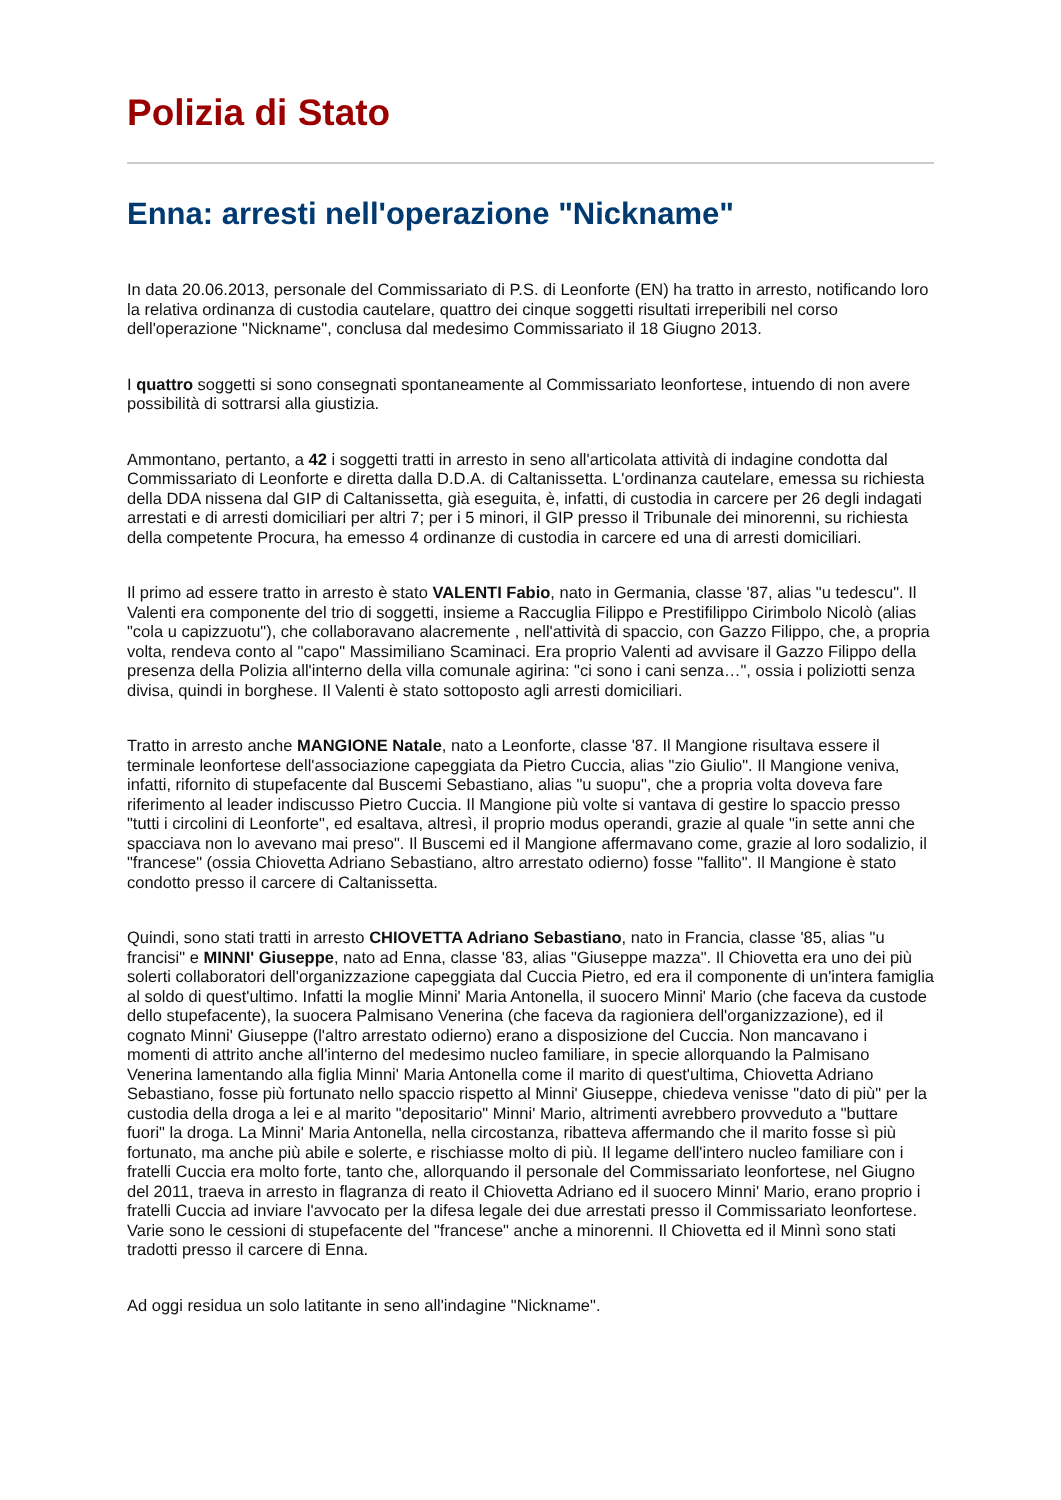Polizia di Stato
Enna: arresti nell'operazione "Nickname"
In data 20.06.2013, personale del Commissariato di P.S. di Leonforte (EN) ha tratto in arresto, notificando loro la relativa ordinanza di custodia cautelare, quattro dei cinque soggetti risultati irreperibili nel corso dell'operazione "Nickname", conclusa dal medesimo Commissariato il 18 Giugno 2013.
I quattro soggetti si sono consegnati spontaneamente al Commissariato leonfortese, intuendo di non avere possibilità di sottrarsi alla giustizia.
Ammontano, pertanto, a 42 i soggetti tratti in arresto in seno all'articolata attività di indagine condotta dal Commissariato di Leonforte e diretta dalla D.D.A. di Caltanissetta. L'ordinanza cautelare, emessa su richiesta della DDA nissena dal GIP di Caltanissetta, già eseguita, è, infatti, di custodia in carcere per 26 degli indagati arrestati e di arresti domiciliari per altri 7; per i 5 minori, il GIP presso il Tribunale dei minorenni, su richiesta della competente Procura, ha emesso 4 ordinanze di custodia in carcere ed una di arresti domiciliari.
Il primo ad essere tratto in arresto è stato VALENTI Fabio, nato in Germania, classe '87, alias "u tedescu". Il Valenti era componente del trio di soggetti, insieme a Raccuglia Filippo e Prestifilippo Cirimbolo Nicolò (alias "cola u capizzuotu"), che collaboravano alacremente , nell'attività di spaccio, con Gazzo Filippo, che, a propria volta, rendeva conto al "capo" Massimiliano Scaminaci. Era proprio Valenti ad avvisare il Gazzo Filippo della presenza della Polizia all'interno della villa comunale agirina: "ci sono i cani senza…", ossia i poliziotti senza divisa, quindi in borghese. Il Valenti è stato sottoposto agli arresti domiciliari.
Tratto in arresto anche MANGIONE Natale, nato a Leonforte, classe '87. Il Mangione risultava essere il terminale leonfortese dell'associazione capeggiata da Pietro Cuccia, alias "zio Giulio". Il Mangione veniva, infatti, rifornito di stupefacente dal Buscemi Sebastiano, alias "u suopu", che a propria volta doveva fare riferimento al leader indiscusso Pietro Cuccia. Il Mangione più volte si vantava di gestire lo spaccio presso "tutti i circolini di Leonforte", ed esaltava, altresì, il proprio modus operandi, grazie al quale "in sette anni che spacciava non lo avevano mai preso". Il Buscemi ed il Mangione affermavano come, grazie al loro sodalizio, il "francese" (ossia Chiovetta Adriano Sebastiano, altro arrestato odierno) fosse "fallito". Il Mangione è stato condotto presso il carcere di Caltanissetta.
Quindi, sono stati tratti in arresto CHIOVETTA Adriano Sebastiano, nato in Francia, classe '85, alias "u francisi" e MINNI' Giuseppe, nato ad Enna, classe '83, alias "Giuseppe mazza". Il Chiovetta era uno dei più solerti collaboratori dell'organizzazione capeggiata dal Cuccia Pietro, ed era il componente di un'intera famiglia al soldo di quest'ultimo. Infatti la moglie Minni' Maria Antonella, il suocero Minni' Mario (che faceva da custode dello stupefacente), la suocera Palmisano Venerina (che faceva da ragioniera dell'organizzazione), ed il cognato Minni' Giuseppe (l'altro arrestato odierno) erano a disposizione del Cuccia. Non mancavano i momenti di attrito anche all'interno del medesimo nucleo familiare, in specie allorquando la Palmisano Venerina lamentando alla figlia Minni' Maria Antonella come il marito di quest'ultima, Chiovetta Adriano Sebastiano, fosse più fortunato nello spaccio rispetto al Minni' Giuseppe, chiedeva venisse "dato di più" per la custodia della droga a lei e al marito "depositario" Minni' Mario, altrimenti avrebbero provveduto a "buttare fuori" la droga. La Minni' Maria Antonella, nella circostanza, ribatteva affermando che il marito fosse sì più fortunato, ma anche più abile e solerte, e rischiasse molto di più. Il legame dell'intero nucleo familiare con i fratelli Cuccia era molto forte, tanto che, allorquando il personale del Commissariato leonfortese, nel Giugno del 2011, traeva in arresto in flagranza di reato il Chiovetta Adriano ed il suocero Minni' Mario, erano proprio i fratelli Cuccia ad inviare l'avvocato per la difesa legale dei due arrestati presso il Commissariato leonfortese. Varie sono le cessioni di stupefacente del "francese" anche a minorenni. Il Chiovetta ed il Minnì sono stati tradotti presso il carcere di Enna.
Ad oggi residua un solo latitante in seno all'indagine "Nickname".